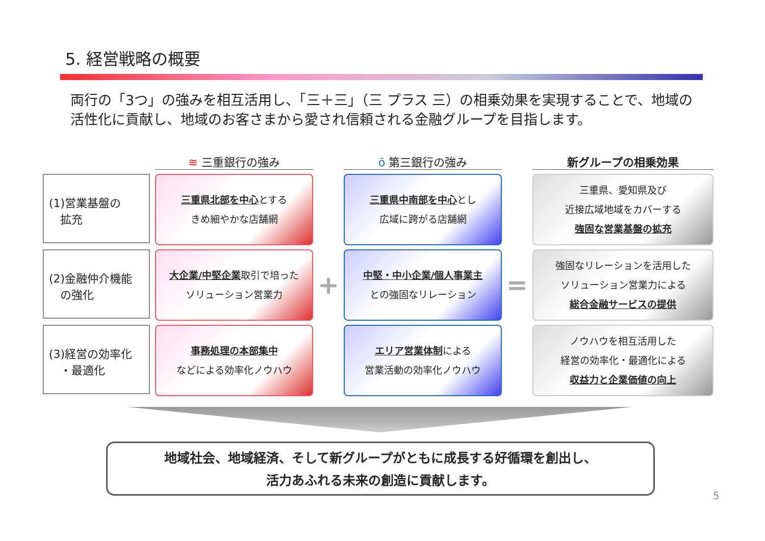5. 経営戦略の概要
両行の「3つ」の強みを相互活用し、「三＋三」（三 プラス 三）の相乗効果を実現することで、地域の活性化に貢献し、地域のお客さまから愛され信頼される金融グループを目指します。
≋ 三重銀行の強み
ō 第三銀行の強み
新グループの相乗効果
(1)営業基盤の
　拡充
三重県北部を中心とする
きめ細やかな店舗網
三重県中南部を中心とし
広域に跨がる店舗網
三重県、愛知県及び
近接広域地域をカバーする
強固な営業基盤の拡充
(2)金融仲介機能
　の強化
大企業/中堅企業取引で培った
ソリューション営業力
+
中堅・中小企業/個人事業主
との強固なリレーション
=
強固なリレーションを活用した
ソリューション営業力による
総合金融サービスの提供
(3)経営の効率化
　・最適化
事務処理の本部集中
などによる効率化ノウハウ
エリア営業体制による
営業活動の効率化ノウハウ
ノウハウを相互活用した
経営の効率化・最適化による
収益力と企業価値の向上
地域社会、地域経済、そして新グループがともに成長する好循環を創出し、
活力あふれる未来の創造に貢献します。
5